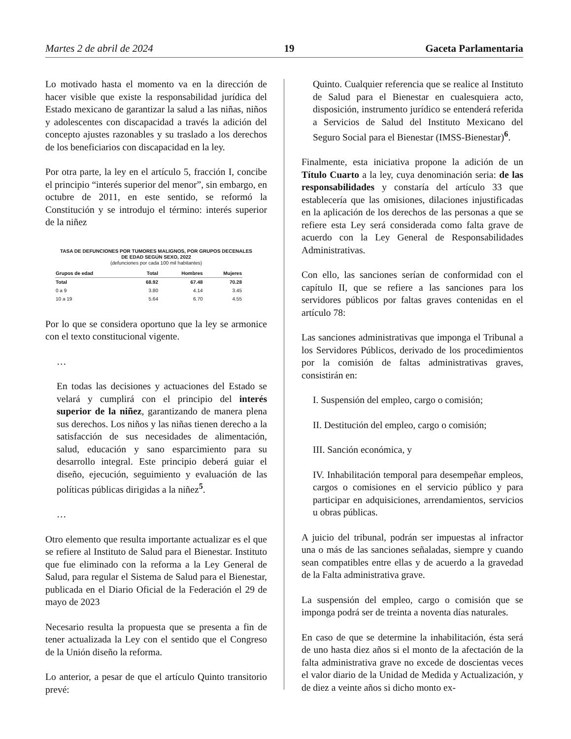Martes 2 de abril de 2024 19 Gaceta Parlamentaria
Lo motivado hasta el momento va en la dirección de hacer visible que existe la responsabilidad jurídica del Estado mexicano de garantizar la salud a las niñas, niños y adolescentes con discapacidad a través la adición del concepto ajustes razonables y su traslado a los derechos de los beneficiarios con discapacidad en la ley.
Por otra parte, la ley en el artículo 5, fracción I, concibe el principio “interés superior del menor”, sin embargo, en octubre de 2011, en este sentido, se reformó la Constitución y se introdujo el término: interés superior de la niñez
TASA DE DEFUNCIONES POR TUMORES MALIGNOS, POR GRUPOS DECENALES
DE EDAD SEGÚN SEXO, 2022
(defunciones por cada 100 mil habitantes)
| Grupos de edad | Total | Hombres | Mujeres |
| --- | --- | --- | --- |
| Total | 68.92 | 67.48 | 70.28 |
| 0 a 9 | 3.80 | 4.14 | 3.45 |
| 10 a 19 | 5.64 | 6.70 | 4.55 |
Por lo que se considera oportuno que la ley se armonice con el texto constitucional vigente.
…
En todas las decisiones y actuaciones del Estado se velará y cumplirá con el principio del interés superior de la niñez, garantizando de manera plena sus derechos. Los niños y las niñas tienen derecho a la satisfacción de sus necesidades de alimentación, salud, educación y sano esparcimiento para su desarrollo integral. Este principio deberá guiar el diseño, ejecución, seguimiento y evaluación de las políticas públicas dirigidas a la niñez<sup>5</sup>.
…
Otro elemento que resulta importante actualizar es el que se refiere al Instituto de Salud para el Bienestar. Instituto que fue eliminado con la reforma a la Ley General de Salud, para regular el Sistema de Salud para el Bienestar, publicada en el Diario Oficial de la Federación el 29 de mayo de 2023
Necesario resulta la propuesta que se presenta a fin de tener actualizada la Ley con el sentido que el Congreso de la Unión diseño la reforma.
Lo anterior, a pesar de que el artículo Quinto transitorio prevé:
Quinto. Cualquier referencia que se realice al Instituto de Salud para el Bienestar en cualesquiera acto, disposición, instrumento jurídico se entenderá referida a Servicios de Salud del Instituto Mexicano del Seguro Social para el Bienestar (IMSS-Bienestar)<sup>6</sup>.
Finalmente, esta iniciativa propone la adición de un Título Cuarto a la ley, cuya denominación seria: de las responsabilidades y constaría del artículo 33 que establecería que las omisiones, dilaciones injustificadas en la aplicación de los derechos de las personas a que se refiere esta Ley será considerada como falta grave de acuerdo con la Ley General de Responsabilidades Administrativas.
Con ello, las sanciones serían de conformidad con el capítulo II, que se refiere a las sanciones para los servidores públicos por faltas graves contenidas en el artículo 78:
Las sanciones administrativas que imponga el Tribunal a los Servidores Públicos, derivado de los procedimientos por la comisión de faltas administrativas graves, consistirán en:
I. Suspensión del empleo, cargo o comisión;
II. Destitución del empleo, cargo o comisión;
III. Sanción económica, y
IV. Inhabilitación temporal para desempeñar empleos, cargos o comisiones en el servicio público y para participar en adquisiciones, arrendamientos, servicios u obras públicas.
A juicio del tribunal, podrán ser impuestas al infractor una o más de las sanciones señaladas, siempre y cuando sean compatibles entre ellas y de acuerdo a la gravedad de la Falta administrativa grave.
La suspensión del empleo, cargo o comisión que se imponga podrá ser de treinta a noventa días naturales.
En caso de que se determine la inhabilitación, ésta será de uno hasta diez años si el monto de la afectación de la falta administrativa grave no excede de doscientas veces el valor diario de la Unidad de Medida y Actualización, y de diez a veinte años si dicho monto ex-